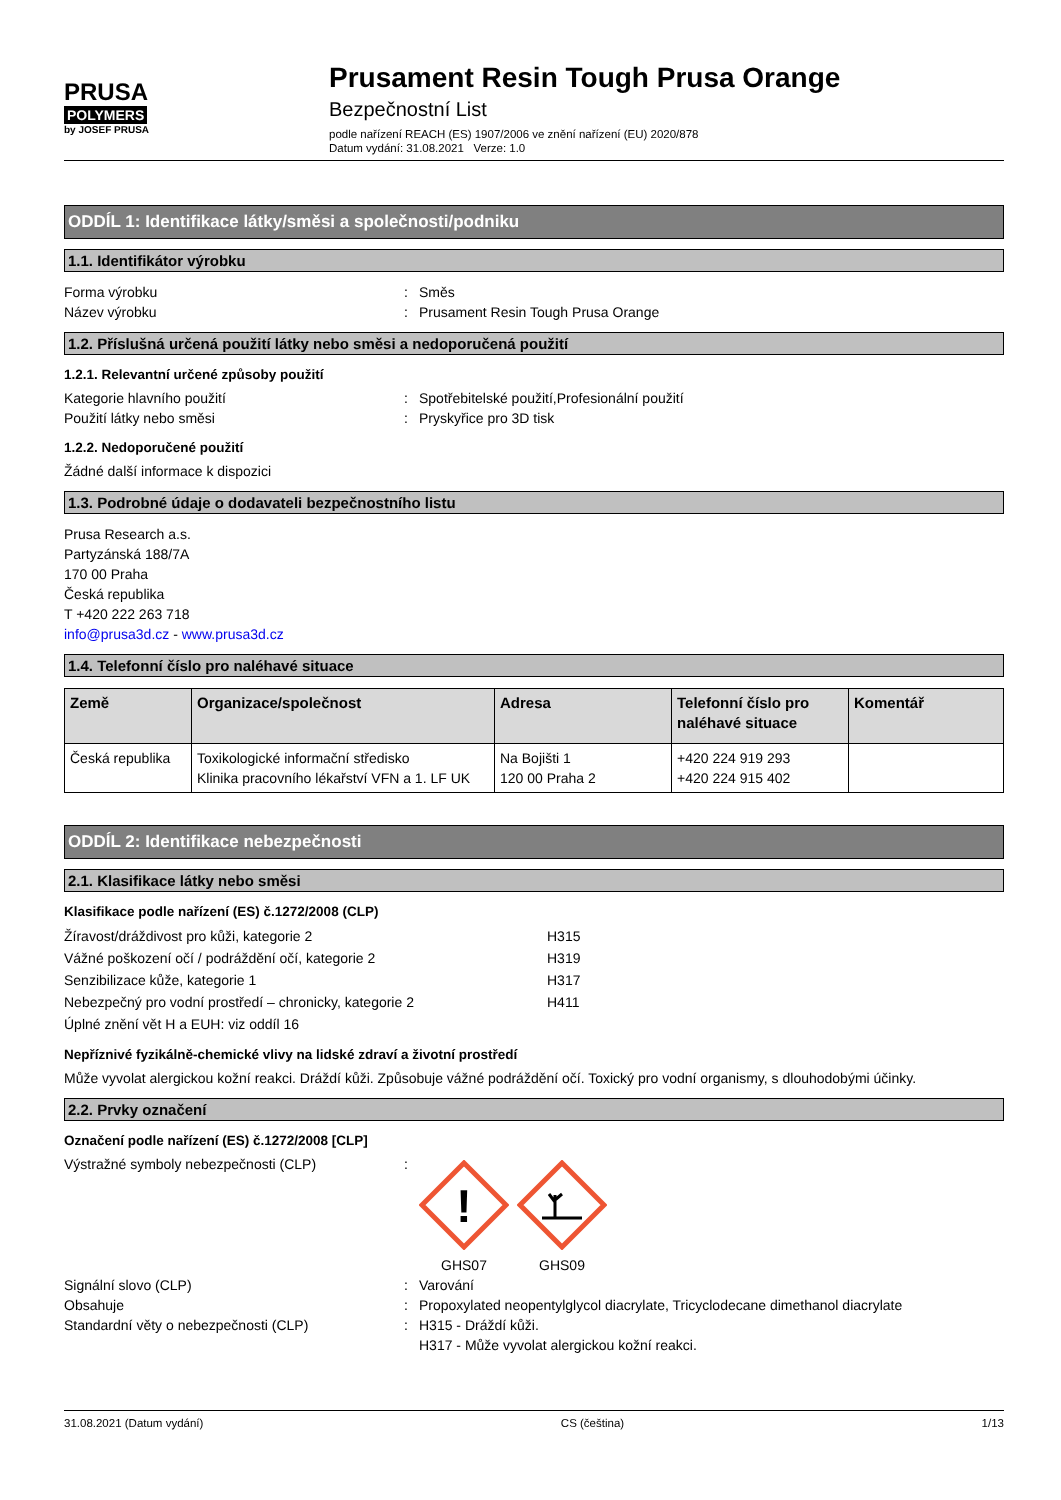PRUSA
POLYMERS
by JOSEF PRUSA
Prusament Resin Tough Prusa Orange
Bezpečnostní List
podle nařízení REACH (ES) 1907/2006 ve znění nařízení (EU) 2020/878
Datum vydání: 31.08.2021 Verze: 1.0
ODDÍL 1: Identifikace látky/směsi a společnosti/podniku
1.1. Identifikátor výrobku
Forma výrobku: Směs
Název výrobku: Prusament Resin Tough Prusa Orange
1.2. Příslušná určená použití látky nebo směsi a nedoporučená použití
1.2.1. Relevantní určené způsoby použití
Kategorie hlavního použití: Spotřebitelské použití,Profesionální použití
Použití látky nebo směsi: Pryskyřice pro 3D tisk
1.2.2. Nedoporučené použití
Žádné další informace k dispozici
1.3. Podrobné údaje o dodavateli bezpečnostního listu
Prusa Research a.s.
Partyzánská 188/7A
170 00 Praha
Česká republika
T +420 222 263 718
info@prusa3d.cz - www.prusa3d.cz
1.4. Telefonní číslo pro naléhavé situace
| Země | Organizace/společnost | Adresa | Telefonní číslo pro naléhavé situace | Komentář |
| --- | --- | --- | --- | --- |
| Česká republika | Toxikologické informační středisko Klinika pracovního lékařství VFN a 1. LF UK | Na Bojišti 1 120 00 Praha 2 | +420 224 919 293 +420 224 915 402 | |
ODDÍL 2: Identifikace nebezpečnosti
2.1. Klasifikace látky nebo směsi
Klasifikace podle nařízení (ES) č.1272/2008 (CLP)
Žíravost/dráždivost pro kůži, kategorie 2 H315
Vážné poškození očí / podráždění očí, kategorie 2 H319
Senzibilizace kůže, kategorie 1 H317
Nebezpečný pro vodní prostředí – chronicky, kategorie 2 H411
Úplné znění vět H a EUH: viz oddíl 16
Nepříznivé fyzikálně-chemické vlivy na lidské zdraví a životní prostředí
Může vyvolat alergickou kožní reakci. Dráždí kůži. Způsobuje vážné podráždění očí. Toxický pro vodní organismy, s dlouhodobými účinky.
2.2. Prvky označení
Označení podle nařízení (ES) č.1272/2008 [CLP]
Výstražné symboly nebezpečnosti (CLP):
!
GHS07
GHS09
Signální slovo (CLP): Varování
Obsahuje: Propoxylated neopentylglycol diacrylate, Tricyclodecane dimethanol diacrylate
Standardní věty o nebezpečnosti (CLP): H315 - Dráždí kůži.
H317 - Může vyvolat alergickou kožní reakci.
31.08.2021 (Datum vydání) CS (čeština) 1/13